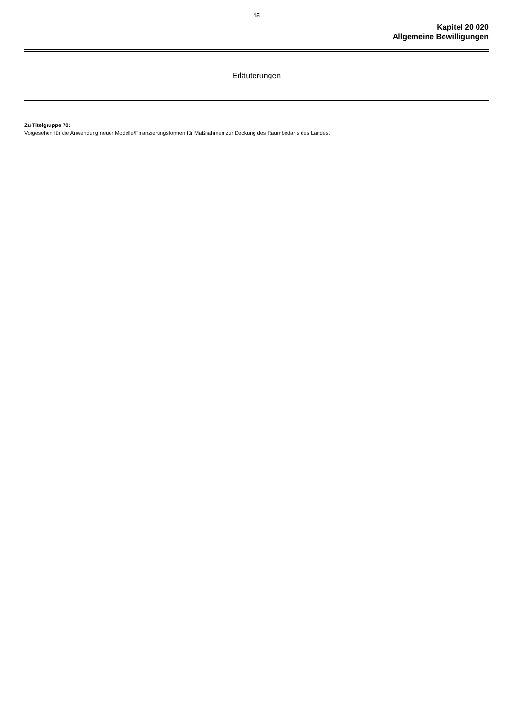45
Kapitel 20 020
Allgemeine Bewilligungen
Erläuterungen
Zu Titelgruppe 70:
Vorgesehen für die Anwendung neuer Modelle/Finanzierungsformen für Maßnahmen zur Deckung des Raumbedarfs des Landes.